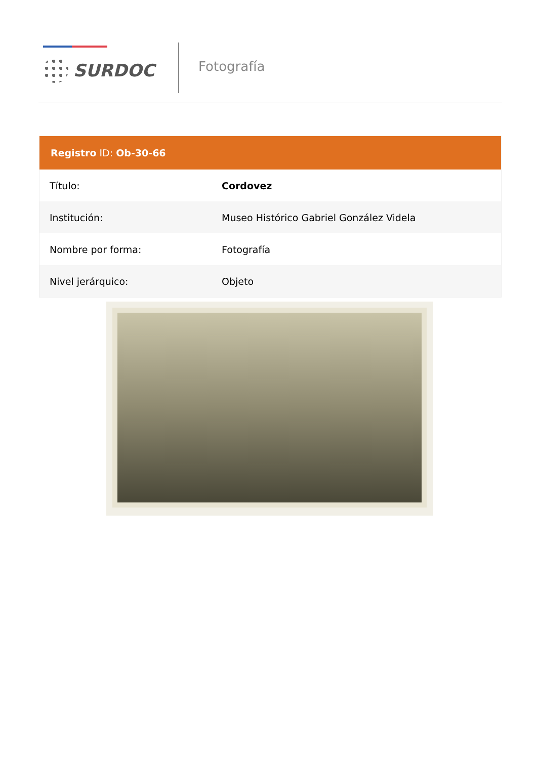SURDOC
Fotografía
Registro ID: Ob-30-66
| Título: | Cordovez |
| Institución: | Museo Histórico Gabriel González Videla |
| Nombre por forma: | Fotografía |
| Nivel jerárquico: | Objeto |